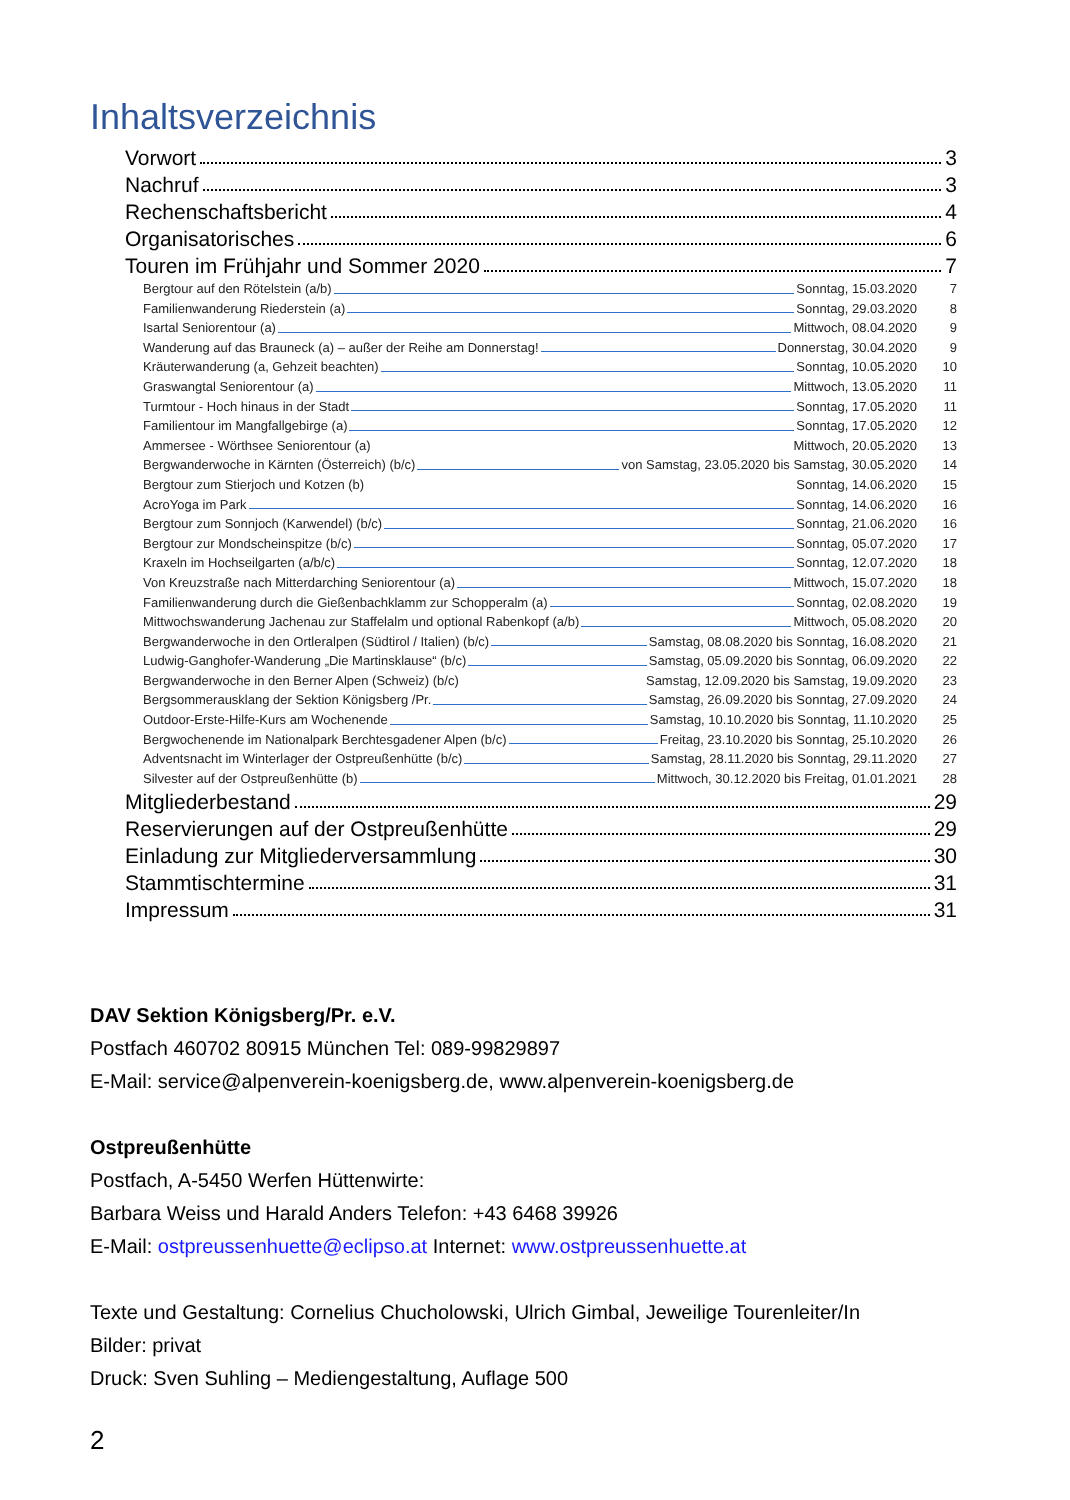Inhaltsverzeichnis
Vorwort 3
Nachruf 3
Rechenschaftsbericht 4
Organisatorisches 6
Touren im Frühjahr und Sommer 2020 7
Bergtour auf den Rötelstein (a/b) Sonntag, 15.03.2020 7
Familienwanderung Riederstein (a) Sonntag, 29.03.2020 8
Isartal Seniorentour (a) Mittwoch, 08.04.2020 9
Wanderung auf das Brauneck (a) – außer der Reihe am Donnerstag! Donnerstag, 30.04.2020 9
Kräuterwanderung (a, Gehzeit beachten) Sonntag, 10.05.2020 10
Graswangtal Seniorentour (a) Mittwoch, 13.05.2020 11
Turmtour - Hoch hinaus in der Stadt Sonntag, 17.05.2020 11
Familientour im Mangfallgebirge (a) Sonntag, 17.05.2020 12
Ammersee - Wörthsee Seniorentour (a) Mittwoch, 20.05.2020 13
Bergwanderwoche in Kärnten (Österreich) (b/c) von Samstag, 23.05.2020 bis Samstag, 30.05.2020 14
Bergtour zum Stierjoch und Kotzen (b) Sonntag, 14.06.2020 15
AcroYoga im Park Sonntag, 14.06.2020 16
Bergtour zum Sonnjoch (Karwendel) (b/c) Sonntag, 21.06.2020 16
Bergtour zur Mondscheinspitze (b/c) Sonntag, 05.07.2020 17
Kraxeln im Hochseilgarten (a/b/c) Sonntag, 12.07.2020 18
Von Kreuzstraße nach Mitterdarching Seniorentour (a) Mittwoch, 15.07.2020 18
Familienwanderung durch die Gießenbachklamm zur Schopperalm (a) Sonntag, 02.08.2020 19
Mittwochswanderung Jachenau zur Staffelalm und optional Rabenkopf (a/b) Mittwoch, 05.08.2020 20
Bergwanderwoche in den Ortleralpen (Südtirol / Italien) (b/c) Samstag, 08.08.2020 bis Sonntag, 16.08.2020 21
Ludwig-Ganghofer-Wanderung „Die Martinsklause“ (b/c) Samstag, 05.09.2020 bis Sonntag, 06.09.2020 22
Bergwanderwoche in den Berner Alpen (Schweiz) (b/c) Samstag, 12.09.2020 bis Samstag, 19.09.2020 23
Bergsommerausklang der Sektion Königsberg /Pr. Samstag, 26.09.2020 bis Sonntag, 27.09.2020 24
Outdoor-Erste-Hilfe-Kurs am Wochenende Samstag, 10.10.2020 bis Sonntag, 11.10.2020 25
Bergwochenende im Nationalpark Berchtesgadener Alpen (b/c) Freitag, 23.10.2020 bis Sonntag, 25.10.2020 26
Adventsnacht im Winterlager der Ostpreußenhütte (b/c) Samstag, 28.11.2020 bis Sonntag, 29.11.2020 27
Silvester auf der Ostpreußenhütte (b) Mittwoch, 30.12.2020 bis Freitag, 01.01.2021 28
Mitgliederbestand 29
Reservierungen auf der Ostpreußenhütte 29
Einladung zur Mitgliederversammlung 30
Stammtischtermine 31
Impressum 31
DAV Sektion Königsberg/Pr. e.V.
Postfach 460702 80915 München Tel: 089-99829897
E-Mail: service@alpenverein-koenigsberg.de, www.alpenverein-koenigsberg.de
Ostpreußenhütte
Postfach, A-5450 Werfen Hüttenwirte:
Barbara Weiss und Harald Anders Telefon: +43 6468 39926
E-Mail: ostpreussenhuette@eclipso.at Internet: www.ostpreussenhuette.at
Texte und Gestaltung: Cornelius Chucholowski, Ulrich Gimbal, Jeweilige Tourenleiter/In
Bilder: privat
Druck: Sven Suhling – Mediengestaltung, Auflage 500
2